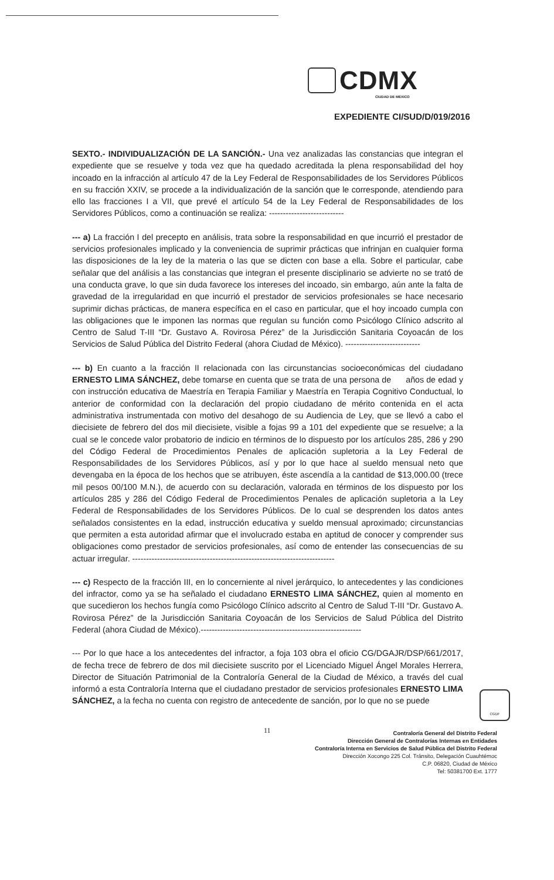CDMX
CIUDAD DE MÉXICO
EXPEDIENTE CI/SUD/D/019/2016
SEXTO.- INDIVIDUALIZACIÓN DE LA SANCIÓN.- Una vez analizadas las constancias que integran el expediente que se resuelve y toda vez que ha quedado acreditada la plena responsabilidad del hoy incoado en la infracción al artículo 47 de la Ley Federal de Responsabilidades de los Servidores Públicos en su fracción XXIV, se procede a la individualización de la sanción que le corresponde, atendiendo para ello las fracciones I a VII, que prevé el artículo 54 de la Ley Federal de Responsabilidades de los Servidores Públicos, como a continuación se realiza: ---------------------------
--- a) La fracción I del precepto en análisis, trata sobre la responsabilidad en que incurrió el prestador de servicios profesionales implicado y la conveniencia de suprimir prácticas que infrinjan en cualquier forma las disposiciones de la ley de la materia o las que se dicten con base a ella. Sobre el particular, cabe señalar que del análisis a las constancias que integran el presente disciplinario se advierte no se trató de una conducta grave, lo que sin duda favorece los intereses del incoado, sin embargo, aún ante la falta de gravedad de la irregularidad en que incurrió el prestador de servicios profesionales se hace necesario suprimir dichas prácticas, de manera específica en el caso en particular, que el hoy incoado cumpla con las obligaciones que le imponen las normas que regulan su función como Psicólogo Clínico adscrito al Centro de Salud T-III “Dr. Gustavo A. Rovirosa Pérez” de la Jurisdicción Sanitaria Coyoacán de los Servicios de Salud Pública del Distrito Federal (ahora Ciudad de México). ---------------------------
--- b) En cuanto a la fracción II relacionada con las circunstancias socioeconómicas del ciudadano ERNESTO LIMA SÁNCHEZ, debe tomarse en cuenta que se trata de una persona de años de edad y con instrucción educativa de Maestría en Terapia Familiar y Maestría en Terapia Cognitivo Conductual, lo anterior de conformidad con la declaración del propio ciudadano de mérito contenida en el acta administrativa instrumentada con motivo del desahogo de su Audiencia de Ley, que se llevó a cabo el diecisiete de febrero del dos mil diecisiete, visible a fojas 99 a 101 del expediente que se resuelve; a la cual se le concede valor probatorio de indicio en términos de lo dispuesto por los artículos 285, 286 y 290 del Código Federal de Procedimientos Penales de aplicación supletoria a la Ley Federal de Responsabilidades de los Servidores Públicos, así y por lo que hace al sueldo mensual neto que devengaba en la época de los hechos que se atribuyen, éste ascendía a la cantidad de $13,000.00 (trece mil pesos 00/100 M.N.), de acuerdo con su declaración, valorada en términos de los dispuesto por los artículos 285 y 286 del Código Federal de Procedimientos Penales de aplicación supletoria a la Ley Federal de Responsabilidades de los Servidores Públicos. De lo cual se desprenden los datos antes señalados consistentes en la edad, instrucción educativa y sueldo mensual aproximado; circunstancias que permiten a esta autoridad afirmar que el involucrado estaba en aptitud de conocer y comprender sus obligaciones como prestador de servicios profesionales, así como de entender las consecuencias de su actuar irregular. -------------------------------------------------------------------------
--- c) Respecto de la fracción III, en lo concerniente al nivel jerárquico, lo antecedentes y las condiciones del infractor, como ya se ha señalado el ciudadano ERNESTO LIMA SÁNCHEZ, quien al momento en que sucedieron los hechos fungía como Psicólogo Clínico adscrito al Centro de Salud T-III “Dr. Gustavo A. Rovirosa Pérez” de la Jurisdicción Sanitaria Coyoacán de los Servicios de Salud Pública del Distrito Federal (ahora Ciudad de México).----------------------------------------------------------
--- Por lo que hace a los antecedentes del infractor, a foja 103 obra el oficio CG/DGAJR/DSP/661/2017, de fecha trece de febrero de dos mil diecisiete suscrito por el Licenciado Miguel Ángel Morales Herrera, Director de Situación Patrimonial de la Contraloría General de la Ciudad de México, a través del cual informó a esta Contraloría Interna que el ciudadano prestador de servicios profesionales ERNESTO LIMA SÁNCHEZ, a la fecha no cuenta con registro de antecedente de sanción, por lo que no se puede
CGDF
11
Contraloría General del Distrito Federal
Dirección General de Contralorías Internas en Entidades
Contraloría Interna en Servicios de Salud Pública del Distrito Federal
Dirección Xocongo 225 Col. Tránsito, Delegación Cuauhtémoc
C.P. 06820, Ciudad de México
Tel: 50381700 Ext. 1777